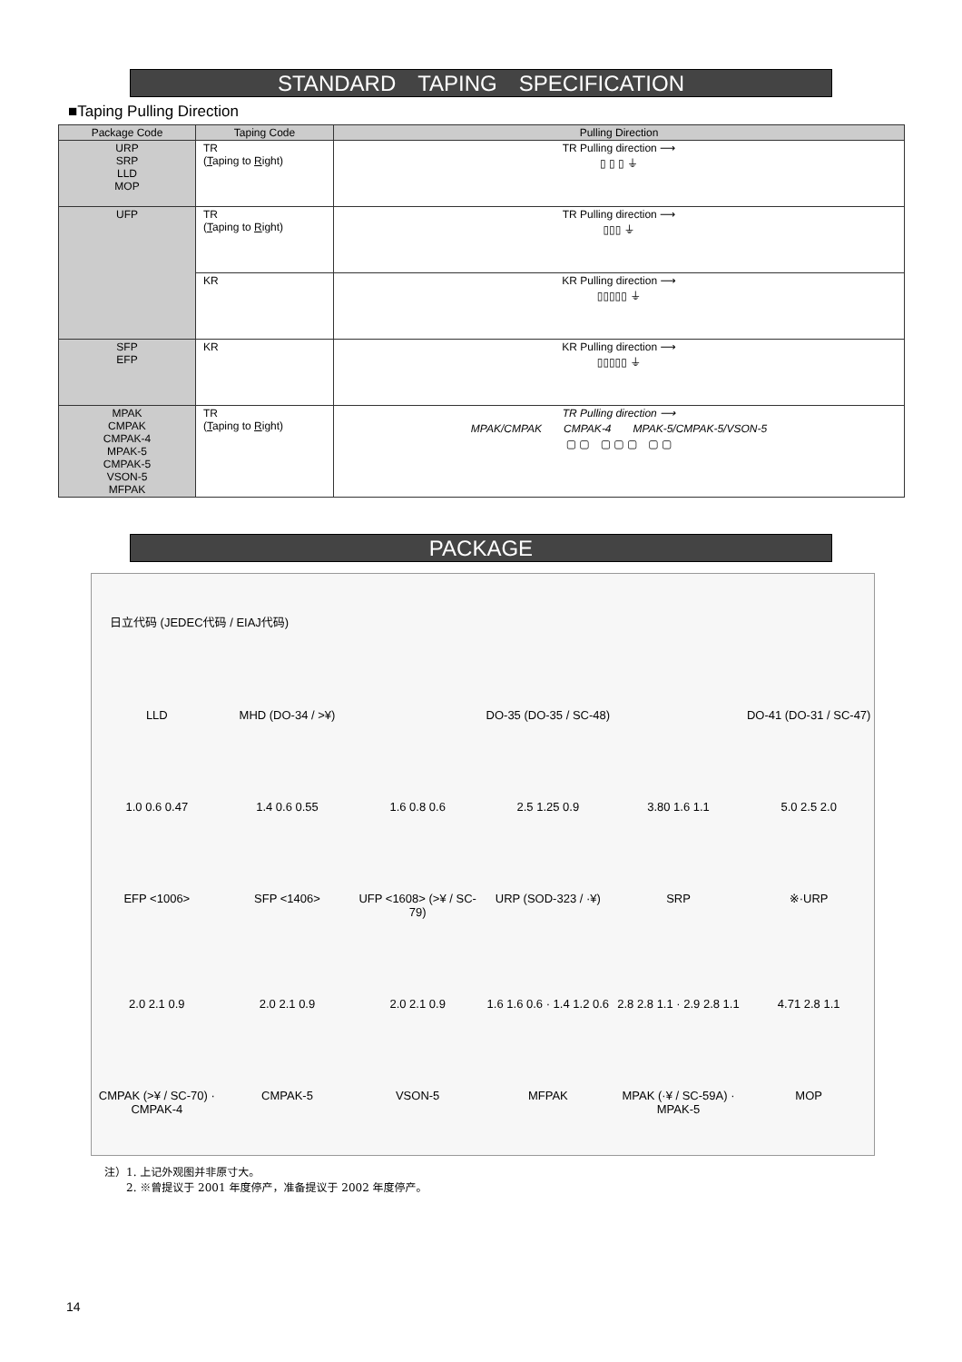STANDARD　TAPING　SPECIFICATION
■Taping Pulling Direction
| Package Code | Taping Code | Pulling Direction |
| --- | --- | --- |
| URP SRP LLD MOP | TR ( T aping to R ight) | TR Pulling direction ⟶ ▯ ▯ ▯ ⏚ |
| UFP | TR ( T aping to R ight) | TR Pulling direction ⟶ ▯▯▯ ⏚ |
| | KR | KR Pulling direction ⟶ ▯▯▯▯▯ ⏚ |
| SFP EFP | KR | KR Pulling direction ⟶ ▯▯▯▯▯ ⏚ |
| MPAK CMPAK CMPAK-4 MPAK-5 CMPAK-5 VSON-5 MFPAK | TR ( T aping to R ight) | TR Pulling direction ⟶ MPAK/CMPAK CMPAK-4 MPAK-5/CMPAK-5/VSON-5 ▢ ▢ ▢ ▢ ▢ ▢ ▢ |
PACKAGE
日立代码 (JEDEC代码 / EIAJ代码)
LLD
MHD (DO-34 / >¥)
DO-35 (DO-35 / SC-48)
DO-41 (DO-31 / SC-47)
1.0 0.6 0.47
1.4 0.6 0.55
1.6 0.8 0.6
2.5 1.25 0.9
3.80 1.6 1.1
5.0 2.5 2.0
EFP <1006>
SFP <1406>
UFP <1608> (>¥ / SC-79)
URP (SOD-323 / ·¥)
SRP
※·URP
2.0 2.1 0.9
2.0 2.1 0.9
2.0 2.1 0.9
1.6 1.6 0.6 · 1.4 1.2 0.6
2.8 2.8 1.1 · 2.9 2.8 1.1
4.71 2.8 1.1
CMPAK (>¥ / SC-70) · CMPAK-4
CMPAK-5
VSON-5
MFPAK
MPAK (·¥ / SC-59A) · MPAK-5
MOP
注）1. 上记外观图并非原寸大。
　　2. ※曾提议于 2001 年度停产，准备提议于 2002 年度停产。
14